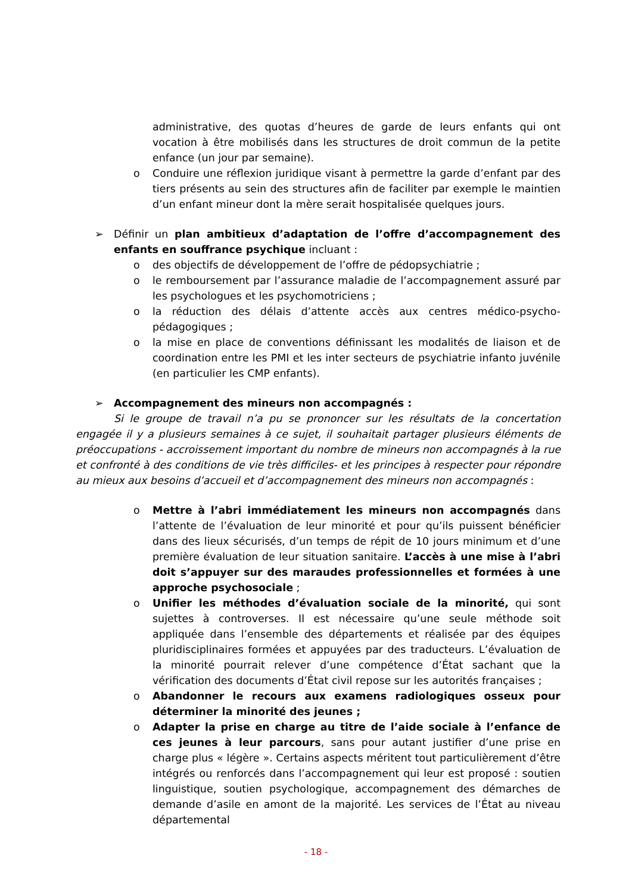administrative, des quotas d’heures de garde de leurs enfants qui ont vocation à être mobilisés dans les structures de droit commun de la petite enfance (un jour par semaine).
o Conduire une réflexion juridique visant à permettre la garde d’enfant par des tiers présents au sein des structures afin de faciliter par exemple le maintien d’un enfant mineur dont la mère serait hospitalisée quelques jours.
➢ Définir un plan ambitieux d’adaptation de l’offre d’accompagnement des enfants en souffrance psychique incluant :
o des objectifs de développement de l’offre de pédopsychiatrie ;
o le remboursement par l’assurance maladie de l’accompagnement assuré par les psychologues et les psychomotriciens ;
o la réduction des délais d’attente accès aux centres médico-psycho-pédagogiques ;
o la mise en place de conventions définissant les modalités de liaison et de coordination entre les PMI et les inter secteurs de psychiatrie infanto juvénile (en particulier les CMP enfants).
➢ Accompagnement des mineurs non accompagnés :
Si le groupe de travail n’a pu se prononcer sur les résultats de la concertation engagée il y a plusieurs semaines à ce sujet, il souhaitait partager plusieurs éléments de préoccupations - accroissement important du nombre de mineurs non accompagnés à la rue et confronté à des conditions de vie très difficiles- et les principes à respecter pour répondre au mieux aux besoins d’accueil et d’accompagnement des mineurs non accompagnés :
o Mettre à l’abri immédiatement les mineurs non accompagnés dans l’attente de l’évaluation de leur minorité et pour qu’ils puissent bénéficier dans des lieux sécurisés, d’un temps de répit de 10 jours minimum et d’une première évaluation de leur situation sanitaire. L’accès à une mise à l’abri doit s’appuyer sur des maraudes professionnelles et formées à une approche psychosociale ;
o Unifier les méthodes d’évaluation sociale de la minorité, qui sont sujettes à controverses. Il est nécessaire qu’une seule méthode soit appliquée dans l’ensemble des départements et réalisée par des équipes pluridisciplinaires formées et appuyées par des traducteurs. L’évaluation de la minorité pourrait relever d’une compétence d’État sachant que la vérification des documents d’État civil repose sur les autorités françaises ;
o Abandonner le recours aux examens radiologiques osseux pour déterminer la minorité des jeunes ;
o Adapter la prise en charge au titre de l’aide sociale à l’enfance de ces jeunes à leur parcours, sans pour autant justifier d’une prise en charge plus « légère ». Certains aspects méritent tout particulièrement d’être intégrés ou renforcés dans l’accompagnement qui leur est proposé : soutien linguistique, soutien psychologique, accompagnement des démarches de demande d’asile en amont de la majorité. Les services de l’État au niveau départemental
- 18 -